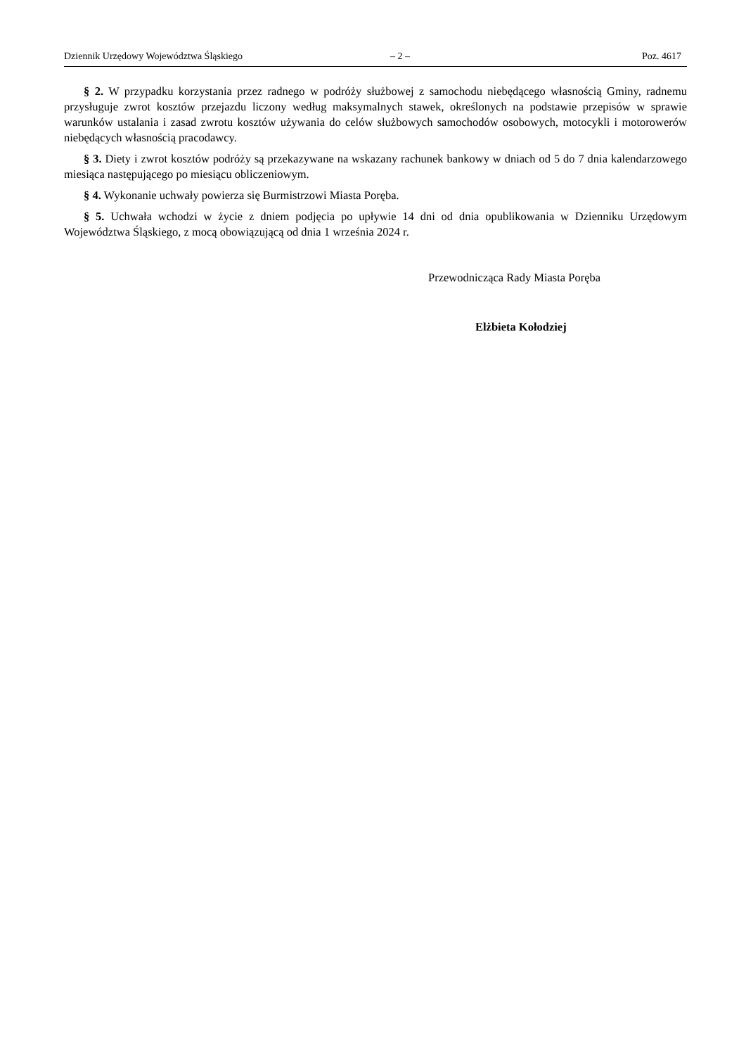Dziennik Urzędowy Województwa Śląskiego – 2 – Poz. 4617
§ 2. W przypadku korzystania przez radnego w podróży służbowej z samochodu niebędącego własnością Gminy, radnemu przysługuje zwrot kosztów przejazdu liczony według maksymalnych stawek, określonych na podstawie przepisów w sprawie warunków ustalania i zasad zwrotu kosztów używania do celów służbowych samochodów osobowych, motocykli i motorowerów niebędących własnością pracodawcy.
§ 3. Diety i zwrot kosztów podróży są przekazywane na wskazany rachunek bankowy w dniach od 5 do 7 dnia kalendarzowego miesiąca następującego po miesiącu obliczeniowym.
§ 4. Wykonanie uchwały powierza się Burmistrzowi Miasta Poręba.
§ 5. Uchwała wchodzi w życie z dniem podjęcia po upływie 14 dni od dnia opublikowania w Dzienniku Urzędowym Województwa Śląskiego, z mocą obowiązującą od dnia 1 września 2024 r.
Przewodnicząca Rady Miasta Poręba
Elżbieta Kołodziej